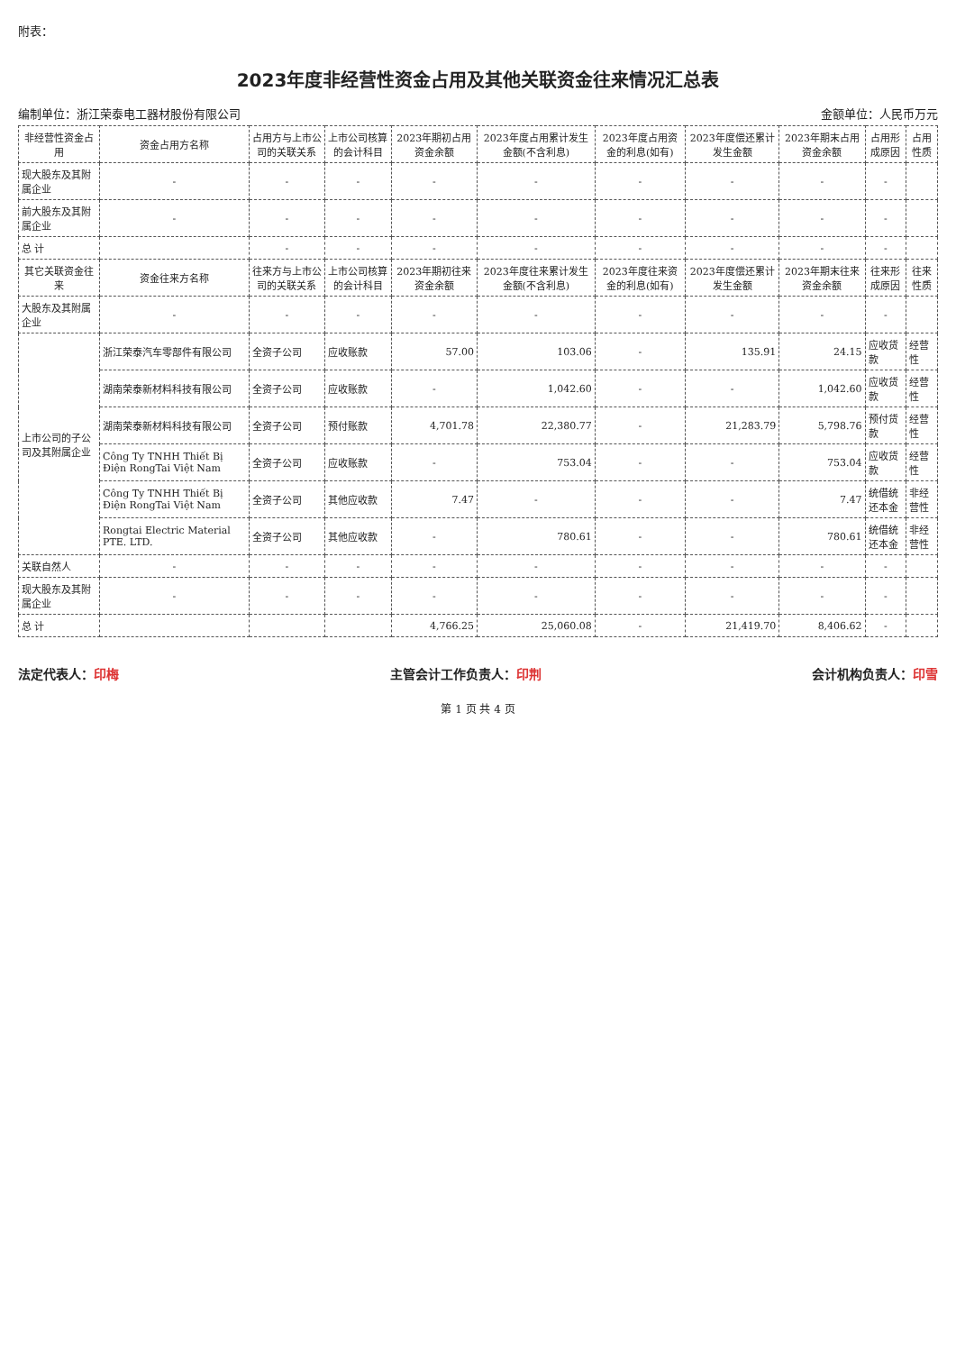附表：
2023年度非经营性资金占用及其他关联资金往来情况汇总表
编制单位：浙江荣泰电工器材股份有限公司 金额单位：人民币万元
| 非经营性资金占用 | 资金占用方名称 | 占用方与上市公司的关联关系 | 上市公司核算的会计科目 | 2023年期初占用资金余额 | 2023年度占用累计发生金额(不含利息) | 2023年度占用资金的利息(如有) | 2023年度偿还累计发生金额 | 2023年期末占用资金余额 | 占用形成原因 | 占用性质 |
| --- | --- | --- | --- | --- | --- | --- | --- | --- | --- | --- |
| 现大股东及其附属企业 | - | - | - | - | - | - | - | - | - | |
| 前大股东及其附属企业 | - | - | - | - | - | - | - | - | - | |
| 总 计 | | - | - | - | - | - | - | - | - | |
| 其它关联资金往来 | 资金往来方名称 | 往来方与上市公司的关联关系 | 上市公司核算的会计科目 | 2023年期初往来资金余额 | 2023年度往来累计发生金额(不含利息) | 2023年度往来资金的利息(如有) | 2023年度偿还累计发生金额 | 2023年期末往来资金余额 | 往来形成原因 | 往来性质 |
| 大股东及其附属企业 | - | - | - | - | - | - | - | - | - | |
| 上市公司的子公司及其附属企业 | 浙江荣泰汽车零部件有限公司 | 全资子公司 | 应收账款 | 57.00 | 103.06 | - | 135.91 | 24.15 | 应收货款 | 经营性 |
| | 湖南荣泰新材料科技有限公司 | 全资子公司 | 应收账款 | - | 1,042.60 | - | - | 1,042.60 | 应收货款 | 经营性 |
| | 湖南荣泰新材料科技有限公司 | 全资子公司 | 预付账款 | 4,701.78 | 22,380.77 | - | 21,283.79 | 5,798.76 | 预付货款 | 经营性 |
| | Công Ty TNHH Thiết Bị Điện RongTai Việt Nam | 全资子公司 | 应收账款 | - | 753.04 | - | - | 753.04 | 应收货款 | 经营性 |
| | Công Ty TNHH Thiết Bị Điện RongTai Việt Nam | 全资子公司 | 其他应收款 | 7.47 | - | - | - | 7.47 | 统借统还本金 | 非经营性 |
| | Rongtai Electric Material PTE. LTD. | 全资子公司 | 其他应收款 | - | 780.61 | - | - | 780.61 | 统借统还本金 | 非经营性 |
| 关联自然人 | - | - | - | - | - | - | - | - | - | |
| 现大股东及其附属企业 | - | - | - | - | - | - | - | - | - | |
| 总 计 | | | | 4,766.25 | 25,060.08 | - | 21,419.70 | 8,406.62 | - | |
法定代表人：印梅 主管会计工作负责人：印荆 会计机构负责人：印雪
第 1 页 共 4 页